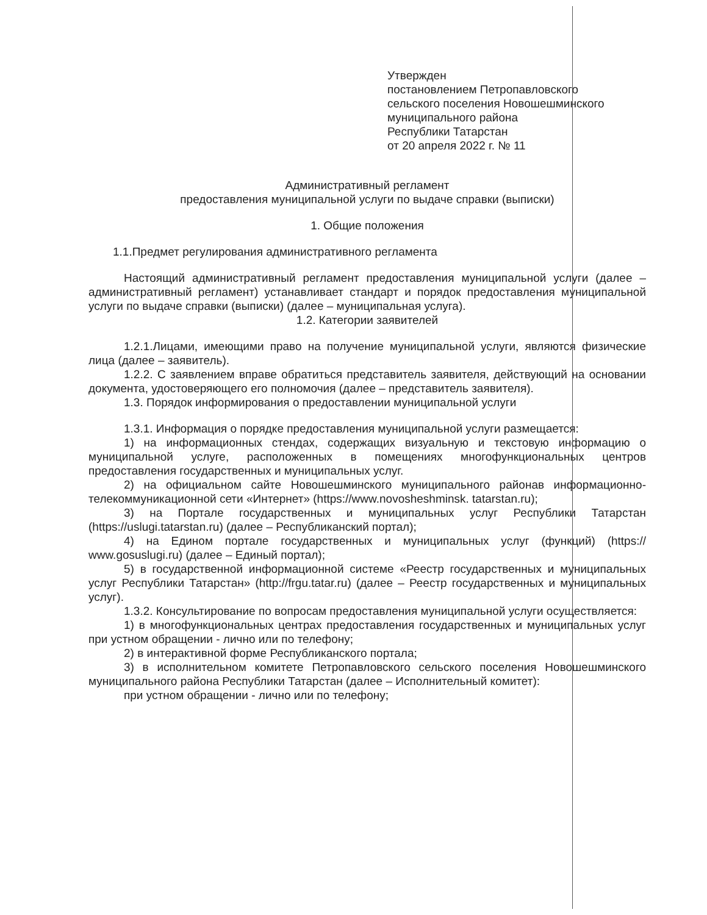Утвержден
постановлением Петропавловского
сельского поселения Новошешминского
муниципального района
Республики Татарстан
от 20 апреля 2022 г. № 11
Административный регламент
предоставления муниципальной услуги по выдаче справки (выписки)
1. Общие положения
1.1.Предмет регулирования административного регламента
Настоящий административный регламент предоставления муниципальной услуги (далее – административный регламент) устанавливает стандарт и порядок предоставления муниципальной услуги по выдаче справки (выписки) (далее – муниципальная услуга).
1.2. Категории заявителей
1.2.1.Лицами, имеющими право на получение муниципальной услуги, являются физические лица (далее – заявитель).
1.2.2. С заявлением вправе обратиться представитель заявителя, действующий на основании документа, удостоверяющего его полномочия (далее – представитель заявителя).
1.3. Порядок информирования о предоставлении муниципальной услуги
1.3.1. Информация о порядке предоставления муниципальной услуги размещается:
1) на информационных стендах, содержащих визуальную и текстовую информацию о муниципальной услуге, расположенных в помещениях многофункциональных центров предоставления государственных и муниципальных услуг.
2) на официальном сайте Новошешминского муниципального районав информационно-телекоммуникационной сети «Интернет» (https://www.novosheshminsk. tatarstan.ru);
3) на Портале государственных и муниципальных услуг Республики Татарстан (https://uslugi.tatarstan.ru) (далее – Республиканский портал);
4) на Едином портале государственных и муниципальных услуг (функций) (https:// www.gosuslugi.ru) (далее – Единый портал);
5) в государственной информационной системе «Реестр государственных и муниципальных услуг Республики Татарстан» (http://frgu.tatar.ru) (далее – Реестр государственных и муниципальных услуг).
1.3.2. Консультирование по вопросам предоставления муниципальной услуги осуществляется:
1) в многофункциональных центрах предоставления государственных и муниципальных услуг при устном обращении - лично или по телефону;
2) в интерактивной форме Республиканского портала;
3) в исполнительном комитете Петропавловского сельского поселения Новошешминского муниципального района Республики Татарстан (далее – Исполнительный комитет):
при устном обращении - лично или по телефону;